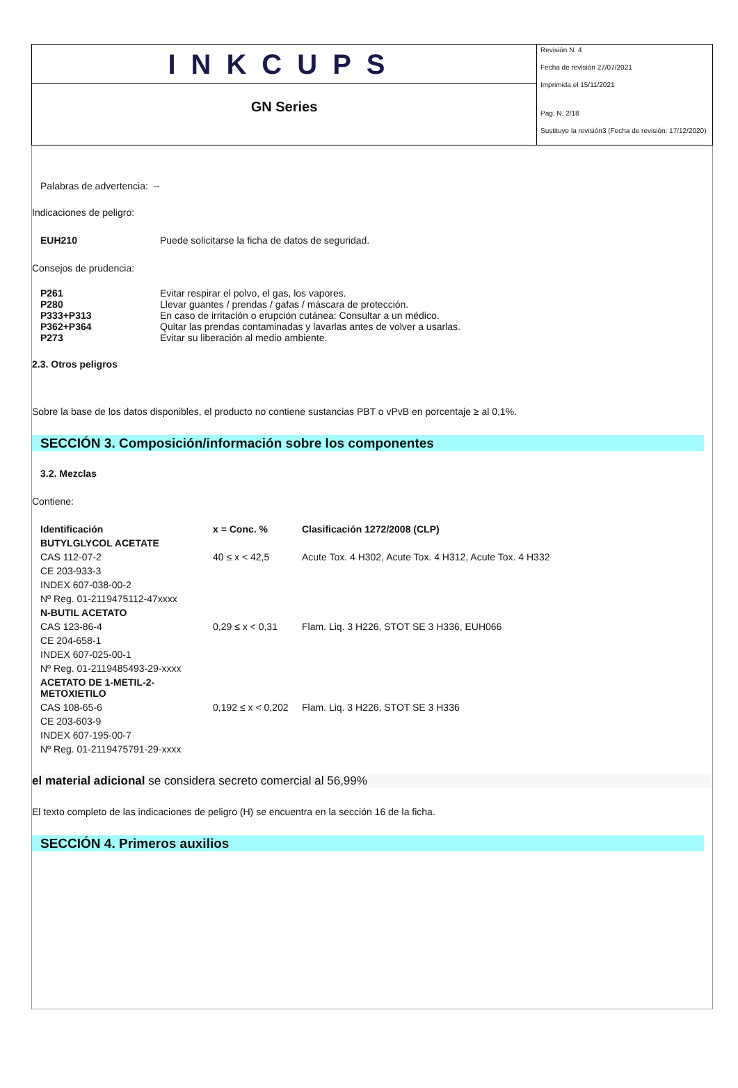INKCUPS
GN Series
Revisión N. 4
Fecha de revisión 27/07/2021
Imprimida el 15/11/2021
Pag. N. 2/18
Sustituye la revisión3 (Fecha de revisión: 17/12/2020)
Palabras de advertencia: --
Indicaciones de peligro:
| EUH210 | Puede solicitarse la ficha de datos de seguridad. |
Consejos de prudencia:
| P261 | Evitar respirar el polvo, el gas, los vapores. |
| P280 | Llevar guantes / prendas / gafas / máscara de protección. |
| P333+P313 | En caso de irritación o erupción cutánea: Consultar a un médico. |
| P362+P364 | Quitar las prendas contaminadas y lavarlas antes de volver a usarlas. |
| P273 | Evitar su liberación al medio ambiente. |
2.3. Otros peligros
Sobre la base de los datos disponibles, el producto no contiene sustancias PBT o vPvB en porcentaje ≥ al 0,1%.
SECCIÓN 3. Composición/información sobre los componentes
3.2. Mezclas
Contiene:
| Identificación | x = Conc. % | Clasificación 1272/2008 (CLP) |
| BUTYLGLYCOL ACETATE | | |
| CAS 112-07-2 | 40 ≤ x < 42,5 | Acute Tox. 4 H302, Acute Tox. 4 H312, Acute Tox. 4 H332 |
| CE 203-933-3 | | |
| INDEX 607-038-00-2 | | |
| Nº Reg. 01-2119475112-47xxxx | | |
| N-BUTIL ACETATO | | |
| CAS 123-86-4 | 0,29 ≤ x < 0,31 | Flam. Liq. 3 H226, STOT SE 3 H336, EUH066 |
| CE 204-658-1 | | |
| INDEX 607-025-00-1 | | |
| Nº Reg. 01-2119485493-29-xxxx | | |
| ACETATO DE 1-METIL-2-METOXIETILO | | |
| CAS 108-65-6 | 0,192 ≤ x < 0,202 | Flam. Liq. 3 H226, STOT SE 3 H336 |
| CE 203-603-9 | | |
| INDEX 607-195-00-7 | | |
| Nº Reg. 01-2119475791-29-xxxx | | |
el material adicional se considera secreto comercial al 56,99%
El texto completo de las indicaciones de peligro (H) se encuentra en la sección 16 de la ficha.
SECCIÓN 4. Primeros auxilios